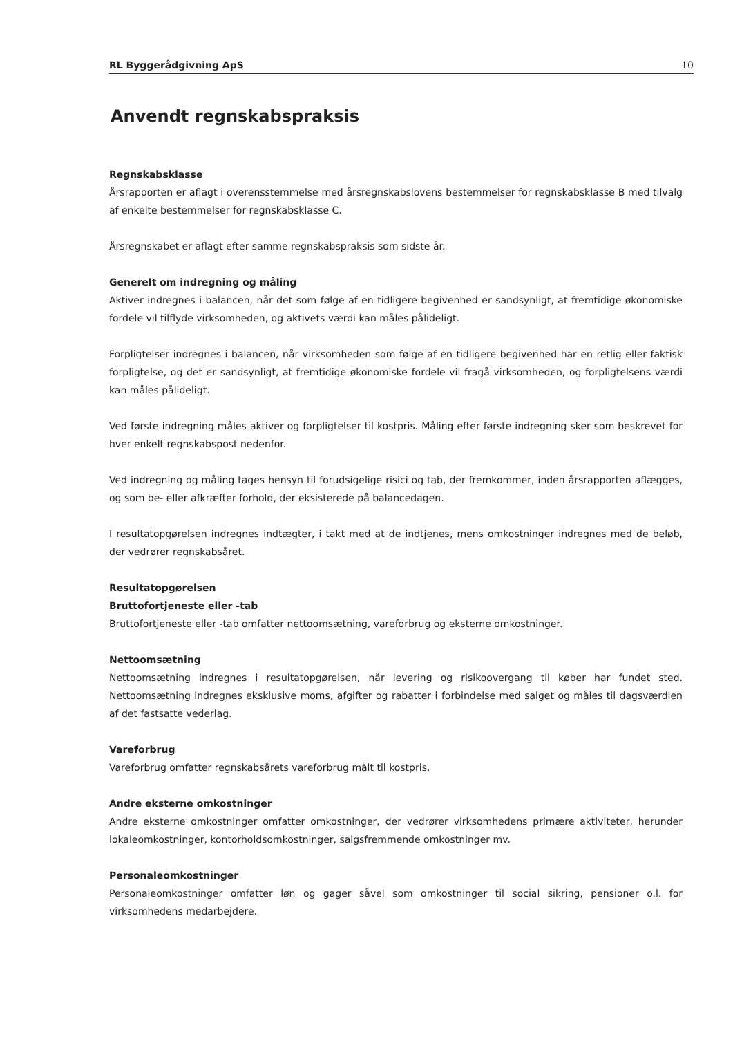RL Byggerådgivning ApS 10
Anvendt regnskabspraksis
Regnskabsklasse
Årsrapporten er aflagt i overensstemmelse med årsregnskabslovens bestemmelser for regnskabsklasse B med tilvalg af enkelte bestemmelser for regnskabsklasse C.
Årsregnskabet er aflagt efter samme regnskabspraksis som sidste år.
Generelt om indregning og måling
Aktiver indregnes i balancen, når det som følge af en tidligere begivenhed er sandsynligt, at fremtidige økonomiske fordele vil tilflyde virksomheden, og aktivets værdi kan måles pålideligt.
Forpligtelser indregnes i balancen, når virksomheden som følge af en tidligere begivenhed har en retlig eller faktisk forpligtelse, og det er sandsynligt, at fremtidige økonomiske fordele vil fragå virksomheden, og forpligtelsens værdi kan måles pålideligt.
Ved første indregning måles aktiver og forpligtelser til kostpris. Måling efter første indregning sker som beskrevet for hver enkelt regnskabspost nedenfor.
Ved indregning og måling tages hensyn til forudsigelige risici og tab, der fremkommer, inden årsrapporten aflægges, og som be- eller afkræfter forhold, der eksisterede på balancedagen.
I resultatopgørelsen indregnes indtægter, i takt med at de indtjenes, mens omkostninger indregnes med de beløb, der vedrører regnskabsåret.
Resultatopgørelsen
Bruttofortjeneste eller -tab
Bruttofortjeneste eller -tab omfatter nettoomsætning, vareforbrug og eksterne omkostninger.
Nettoomsætning
Nettoomsætning indregnes i resultatopgørelsen, når levering og risikoovergang til køber har fundet sted. Nettoomsætning indregnes eksklusive moms, afgifter og rabatter i forbindelse med salget og måles til dagsværdien af det fastsatte vederlag.
Vareforbrug
Vareforbrug omfatter regnskabsårets vareforbrug målt til kostpris.
Andre eksterne omkostninger
Andre eksterne omkostninger omfatter omkostninger, der vedrører virksomhedens primære aktiviteter, herunder lokaleomkostninger, kontorholdsomkostninger, salgsfremmende omkostninger mv.
Personaleomkostninger
Personaleomkostninger omfatter løn og gager såvel som omkostninger til social sikring, pensioner o.l. for virksomhedens medarbejdere.